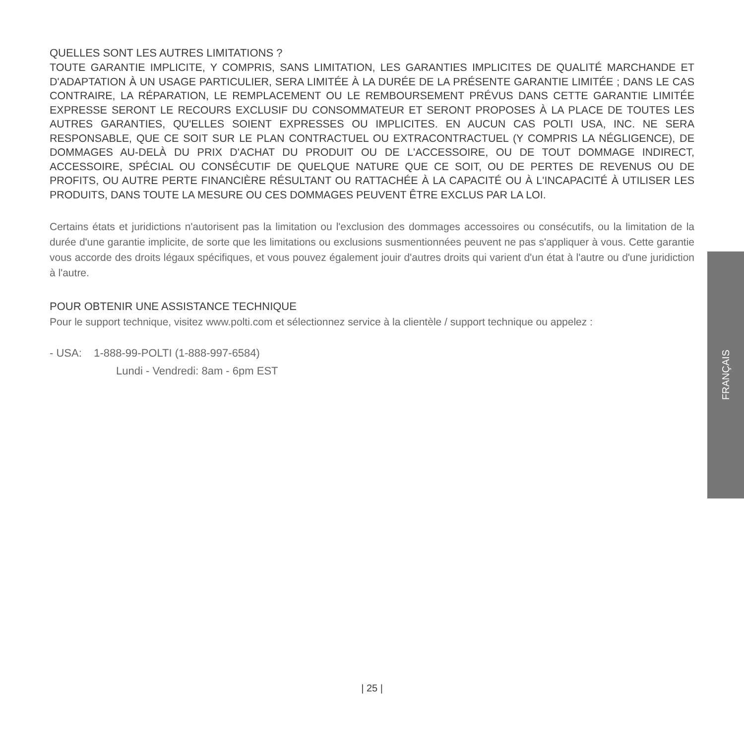QUELLES SONT LES AUTRES LIMITATIONS ?
TOUTE GARANTIE IMPLICITE, Y COMPRIS, SANS LIMITATION, LES GARANTIES IMPLICITES DE QUALITÉ MARCHANDE ET D'ADAPTATION À UN USAGE PARTICULIER, SERA LIMITÉE À LA DURÉE DE LA PRÉSENTE GARANTIE LIMITÉE ; DANS LE CAS CONTRAIRE, LA RÉPARATION, LE REMPLACEMENT OU LE REMBOURSEMENT PRÉVUS DANS CETTE GARANTIE LIMITÉE EXPRESSE SERONT LE RECOURS EXCLUSIF DU CONSOMMATEUR ET SERONT PROPOSES À LA PLACE DE TOUTES LES AUTRES GARANTIES, QU'ELLES SOIENT EXPRESSES OU IMPLICITES. EN AUCUN CAS POLTI USA, INC. NE SERA RESPONSABLE, QUE CE SOIT SUR LE PLAN CONTRACTUEL OU EXTRACONTRACTUEL (Y COMPRIS LA NÉGLIGENCE), DE DOMMAGES AU-DELÀ DU PRIX D'ACHAT DU PRODUIT OU DE L'ACCESSOIRE, OU DE TOUT DOMMAGE INDIRECT, ACCESSOIRE, SPÉCIAL OU CONSÉCUTIF DE QUELQUE NATURE QUE CE SOIT, OU DE PERTES DE REVENUS OU DE PROFITS, OU AUTRE PERTE FINANCIÈRE RÉSULTANT OU RATTACHÉE À LA CAPACITÉ OU À L'INCAPACITÉ À UTILISER LES PRODUITS, DANS TOUTE LA MESURE OU CES DOMMAGES PEUVENT ÊTRE EXCLUS PAR LA LOI.
Certains états et juridictions n'autorisent pas la limitation ou l'exclusion des dommages accessoires ou consécutifs, ou la limitation de la durée d'une garantie implicite, de sorte que les limitations ou exclusions susmentionnées peuvent ne pas s'appliquer à vous. Cette garantie vous accorde des droits légaux spécifiques, et vous pouvez également jouir d'autres droits qui varient d'un état à l'autre ou d'une juridiction à l'autre.
POUR OBTENIR UNE ASSISTANCE TECHNIQUE
Pour le support technique, visitez www.polti.com et sélectionnez service à la clientèle / support technique ou appelez :
- USA: 1-888-99-POLTI (1-888-997-6584)
Lundi - Vendredi: 8am - 6pm EST
FRANÇAIS
| 25 |